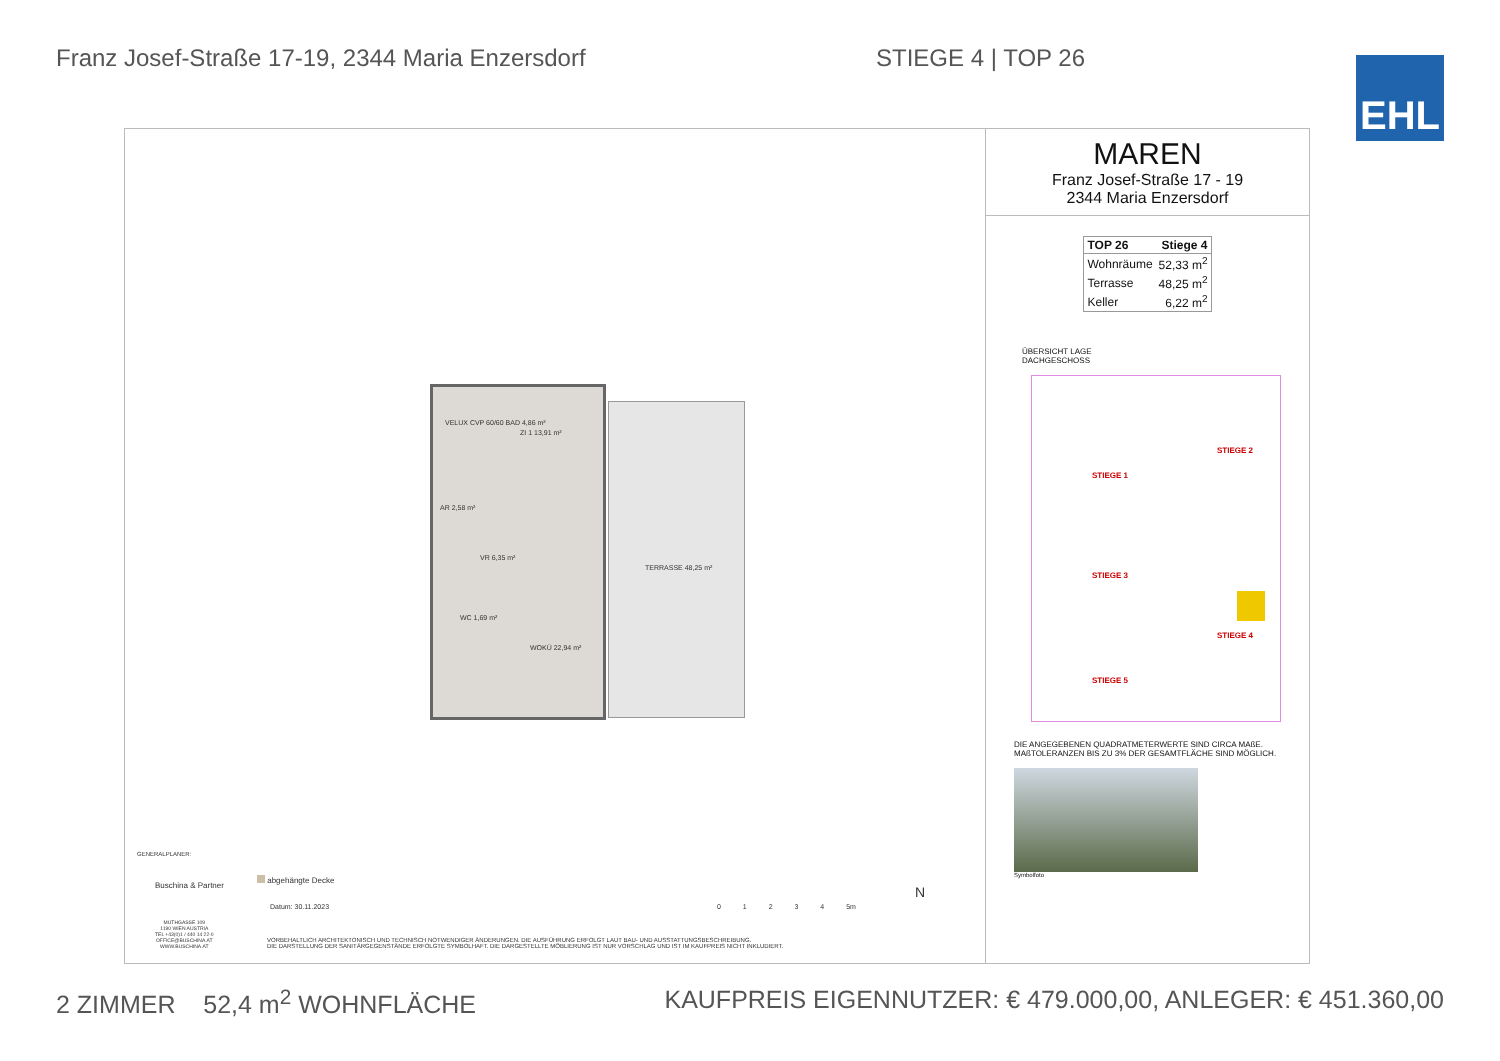Franz Josef-Straße 17-19, 2344 Maria Enzersdorf STIEGE 4 | TOP 26
EHL
ZI 1 13,91 m²
VELUX CVP 60/60 BAD 4,86 m²
AR 2,58 m²
VR 6,35 m²
WC 1,69 m²
WOKÜ 22,94 m²
TERRASSE 48,25 m²
GENERALPLANER:
Buschina & Partner
MUTHGASSE 109
1190 WIEN AUSTRIA
TEL +43(0)1 / 440 14 22-0
OFFICE@BUSCHINA.AT
WWW.BUSCHINA.AT
abgehängte Decke
Datum: 30.11.2023 0 1 2 3 4 5m
VORBEHALTLICH ARCHITEKTONISCH UND TECHNISCH NOTWENDIGER ÄNDERUNGEN. DIE AUSFÜHRUNG ERFOLGT LAUT BAU- UND AUSSTATTUNGSBESCHREIBUNG.
DIE DARSTELLUNG DER SANITÄRGEGENSTÄNDE ERFOLGTE SYMBOLHAFT. DIE DARGESTELLTE MÖBLIERUNG IST NUR VORSCHLAG UND IST IM KAUFPREIS NICHT INKLUDIERT.
N
MAREN
Franz Josef-Straße 17 - 19
2344 Maria Enzersdorf
| TOP 26 | Stiege 4 |
| --- | --- |
| Wohnräume | 52,33 m<sup>2</sup> |
| Terrasse | 48,25 m<sup>2</sup> |
| Keller | 6,22 m<sup>2</sup> |
ÜBERSICHT LAGE
DACHGESCHOSS
STIEGE 1
STIEGE 2
STIEGE 3
STIEGE 4
STIEGE 5
DIE ANGEGEBENEN QUADRATMETERWERTE SIND CIRCA MAßE.
MAßTOLERANZEN BIS ZU 3% DER GESAMTFLÄCHE SIND MÖGLICH.
Symbolfoto
2 ZIMMER 52,4 m<sup>2</sup> WOHNFLÄCHE KAUFPREIS EIGENNUTZER: € 479.000,00, ANLEGER: € 451.360,00